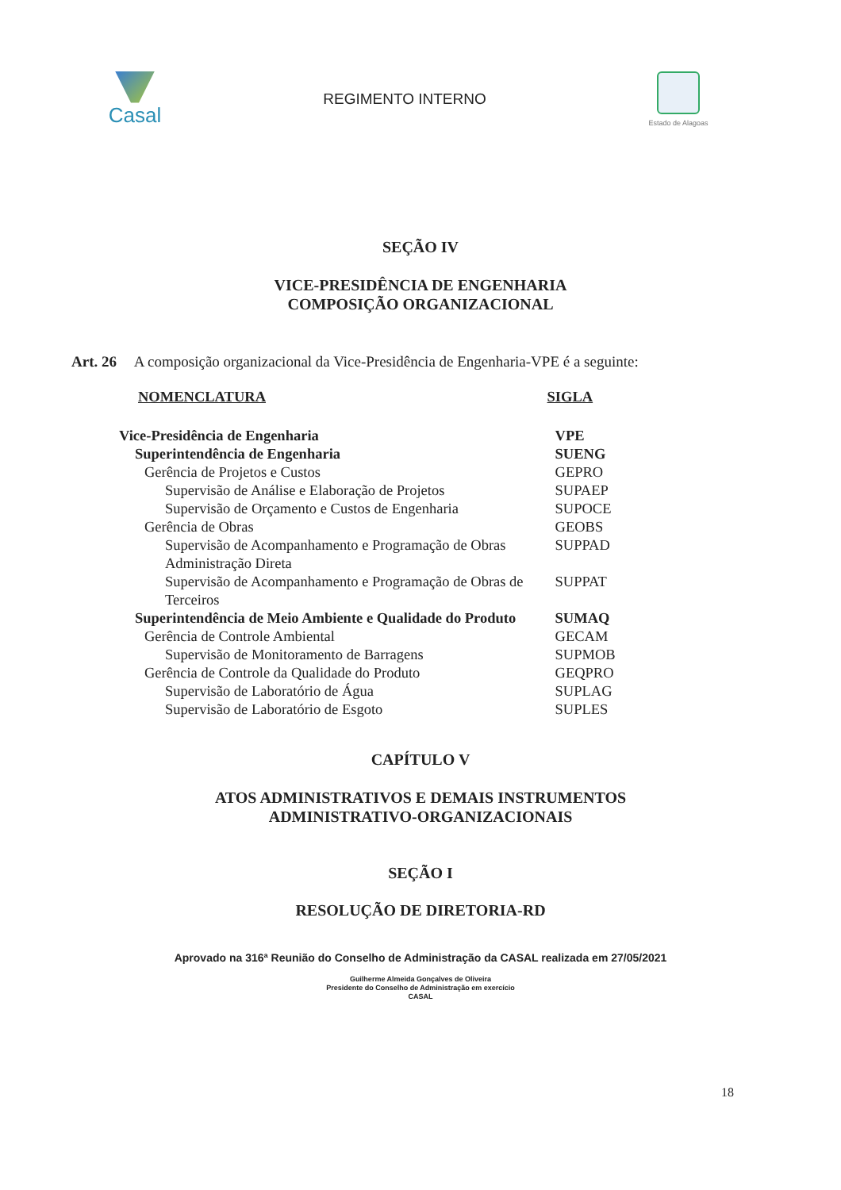Casal
REGIMENTO INTERNO
Estado de Alagoas
SEÇÃO IV
VICE-PRESIDÊNCIA DE ENGENHARIA
COMPOSIÇÃO ORGANIZACIONAL
Art. 26 A composição organizacional da Vice-Presidência de Engenharia-VPE é a seguinte:
| NOMENCLATURA | SIGLA |
| --- | --- |
| Vice-Presidência de Engenharia | VPE |
| Superintendência de Engenharia | SUENG |
| Gerência de Projetos e Custos | GEPRO |
| Supervisão de Análise e Elaboração de Projetos | SUPAEP |
| Supervisão de Orçamento e Custos de Engenharia | SUPOCE |
| Gerência de Obras | GEOBS |
| Supervisão de Acompanhamento e Programação de Obras Administração Direta | SUPPAD |
| Supervisão de Acompanhamento e Programação de Obras de Terceiros | SUPPAT |
| Superintendência de Meio Ambiente e Qualidade do Produto | SUMAQ |
| Gerência de Controle Ambiental | GECAM |
| Supervisão de Monitoramento de Barragens | SUPMOB |
| Gerência de Controle da Qualidade do Produto | GEQPRO |
| Supervisão de Laboratório de Água | SUPLAG |
| Supervisão de Laboratório de Esgoto | SUPLES |
CAPÍTULO V
ATOS ADMINISTRATIVOS E DEMAIS INSTRUMENTOS
ADMINISTRATIVO-ORGANIZACIONAIS
SEÇÃO I
RESOLUÇÃO DE DIRETORIA-RD
Aprovado na 316ª Reunião do Conselho de Administração da CASAL realizada em 27/05/2021
Guilherme Almeida Gonçalves de Oliveira
Presidente do Conselho de Administração em exercício
CASAL
18